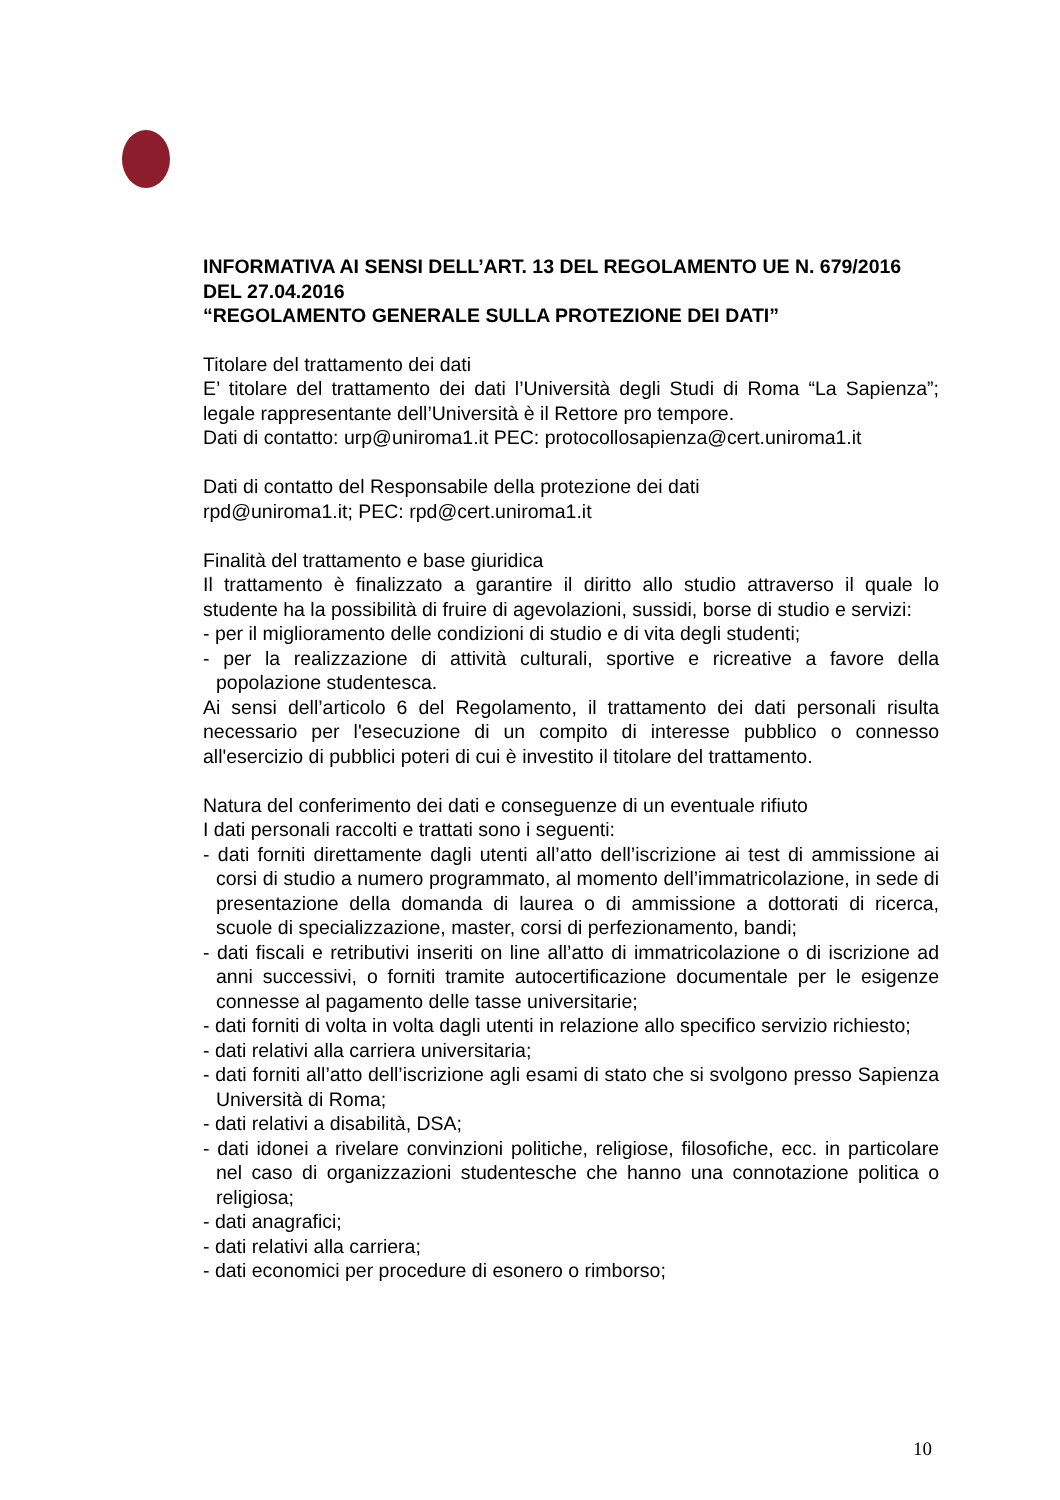INFORMATIVA AI SENSI DELL’ART. 13 DEL REGOLAMENTO UE N. 679/2016 DEL 27.04.2016
“REGOLAMENTO GENERALE SULLA PROTEZIONE DEI DATI”
Titolare del trattamento dei dati
E’ titolare del trattamento dei dati l’Università degli Studi di Roma “La Sapienza”; legale rappresentante dell’Università è il Rettore pro tempore.
Dati di contatto: urp@uniroma1.it PEC: protocollosapienza@cert.uniroma1.it
Dati di contatto del Responsabile della protezione dei dati
rpd@uniroma1.it; PEC: rpd@cert.uniroma1.it
Finalità del trattamento e base giuridica
Il trattamento è finalizzato a garantire il diritto allo studio attraverso il quale lo studente ha la possibilità di fruire di agevolazioni, sussidi, borse di studio e servizi:
- per il miglioramento delle condizioni di studio e di vita degli studenti;
- per la realizzazione di attività culturali, sportive e ricreative a favore della popolazione studentesca.
Ai sensi dell’articolo 6 del Regolamento, il trattamento dei dati personali risulta necessario per l'esecuzione di un compito di interesse pubblico o connesso all'esercizio di pubblici poteri di cui è investito il titolare del trattamento.
Natura del conferimento dei dati e conseguenze di un eventuale rifiuto
I dati personali raccolti e trattati sono i seguenti:
- dati forniti direttamente dagli utenti all’atto dell’iscrizione ai test di ammissione ai corsi di studio a numero programmato, al momento dell’immatricolazione, in sede di presentazione della domanda di laurea o di ammissione a dottorati di ricerca, scuole di specializzazione, master, corsi di perfezionamento, bandi;
- dati fiscali e retributivi inseriti on line all’atto di immatricolazione o di iscrizione ad anni successivi, o forniti tramite autocertificazione documentale per le esigenze connesse al pagamento delle tasse universitarie;
- dati forniti di volta in volta dagli utenti in relazione allo specifico servizio richiesto;
- dati relativi alla carriera universitaria;
- dati forniti all’atto dell’iscrizione agli esami di stato che si svolgono presso Sapienza Università di Roma;
- dati relativi a disabilità, DSA;
- dati idonei a rivelare convinzioni politiche, religiose, filosofiche, ecc. in particolare nel caso di organizzazioni studentesche che hanno una connotazione politica o religiosa;
- dati anagrafici;
- dati relativi alla carriera;
- dati economici per procedure di esonero o rimborso;
10